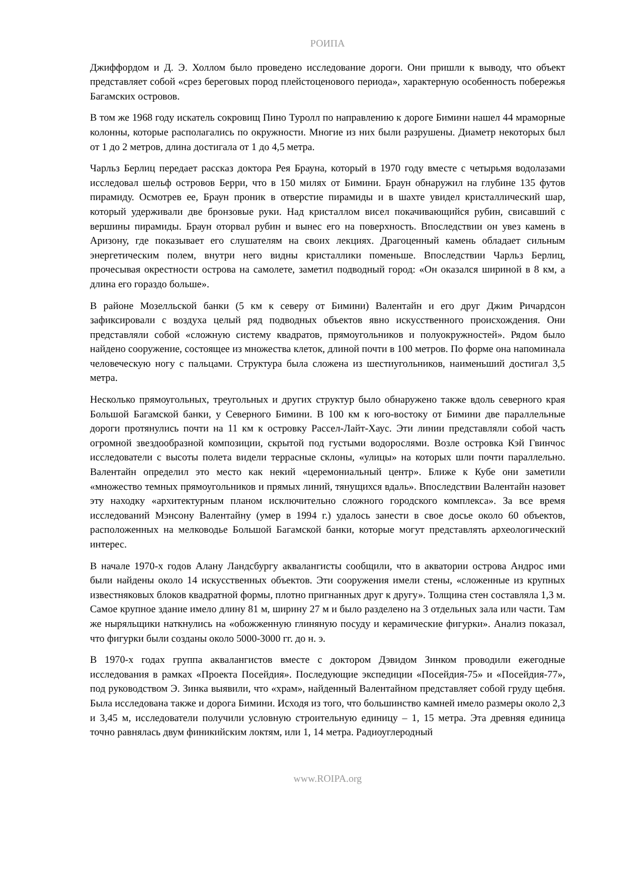РОИПА
Джиффордом и Д. Э. Холлом было проведено исследование дороги. Они пришли к выводу, что объект представляет собой «срез береговых пород плейстоценового периода», характерную особенность побережья Багамских островов.
В том же 1968 году искатель сокровищ Пино Туролл по направлению к дороге Бимини нашел 44 мраморные колонны, которые располагались по окружности. Многие из них были разрушены. Диаметр некоторых был от 1 до 2 метров, длина достигала от 1 до 4,5 метра.
Чарльз Берлиц передает рассказ доктора Рея Брауна, который в 1970 году вместе с четырьмя водолазами исследовал шельф островов Берри, что в 150 милях от Бимини. Браун обнаружил на глубине 135 футов пирамиду. Осмотрев ее, Браун проник в отверстие пирамиды и в шахте увидел кристаллический шар, который удерживали две бронзовые руки. Над кристаллом висел покачивающийся рубин, свисавший с вершины пирамиды. Браун оторвал рубин и вынес его на поверхность. Впоследствии он увез камень в Аризону, где показывает его слушателям на своих лекциях. Драгоценный камень обладает сильным энергетическим полем, внутри него видны кристаллики поменьше. Впоследствии Чарльз Берлиц, прочесывая окрестности острова на самолете, заметил подводный город: «Он оказался шириной в 8 км, а длина его гораздо больше».
В районе Мозелльской банки (5 км к северу от Бимини) Валентайн и его друг Джим Ричардсон зафиксировали с воздуха целый ряд подводных объектов явно искусственного происхождения. Они представляли собой «сложную систему квадратов, прямоугольников и полуокружностей». Рядом было найдено сооружение, состоящее из множества клеток, длиной почти в 100 метров. По форме она напоминала человеческую ногу с пальцами. Структура была сложена из шестиугольников, наименьший достигал 3,5 метра.
Несколько прямоугольных, треугольных и других структур было обнаружено также вдоль северного края Большой Багамской банки, у Северного Бимини. В 100 км к юго-востоку от Бимини две параллельные дороги протянулись почти на 11 км к островку Рассел-Лайт-Хаус. Эти линии представляли собой часть огромной звездообразной композиции, скрытой под густыми водорослями. Возле островка Кэй Гвинчос исследователи с высоты полета видели террасные склоны, «улицы» на которых шли почти параллельно. Валентайн определил это место как некий «церемониальный центр». Ближе к Кубе они заметили «множество темных прямоугольников и прямых линий, тянущихся вдаль». Впоследствии Валентайн назовет эту находку «архитектурным планом исключительно сложного городского комплекса». За все время исследований Мэнсону Валентайну (умер в 1994 г.) удалось занести в свое досье около 60 объектов, расположенных на мелководье Большой Багамской банки, которые могут представлять археологический интерес.
В начале 1970-х годов Алану Ландсбургу аквалангисты сообщили, что в акватории острова Андрос ими были найдены около 14 искусственных объектов. Эти сооружения имели стены, «сложенные из крупных известняковых блоков квадратной формы, плотно пригнанных друг к другу». Толщина стен составляла 1,3 м. Самое крупное здание имело длину 81 м, ширину 27 м и было разделено на 3 отдельных зала или части. Там же ныряльщики наткнулись на «обожженную глиняную посуду и керамические фигурки». Анализ показал, что фигурки были созданы около 5000-3000 гг. до н. э.
В 1970-х годах группа аквалангистов вместе с доктором Дэвидом Зинком проводили ежегодные исследования в рамках «Проекта Посейдия». Последующие экспедиции «Посейдия-75» и «Посейдия-77», под руководством Э. Зинка выявили, что «храм», найденный Валентайном представляет собой груду щебня. Была исследована также и дорога Бимини. Исходя из того, что большинство камней имело размеры около 2,3 и 3,45 м, исследователи получили условную строительную единицу – 1, 15 метра. Эта древняя единица точно равнялась двум финикийским локтям, или 1, 14 метра. Радиоуглеродный
www.ROIPA.org